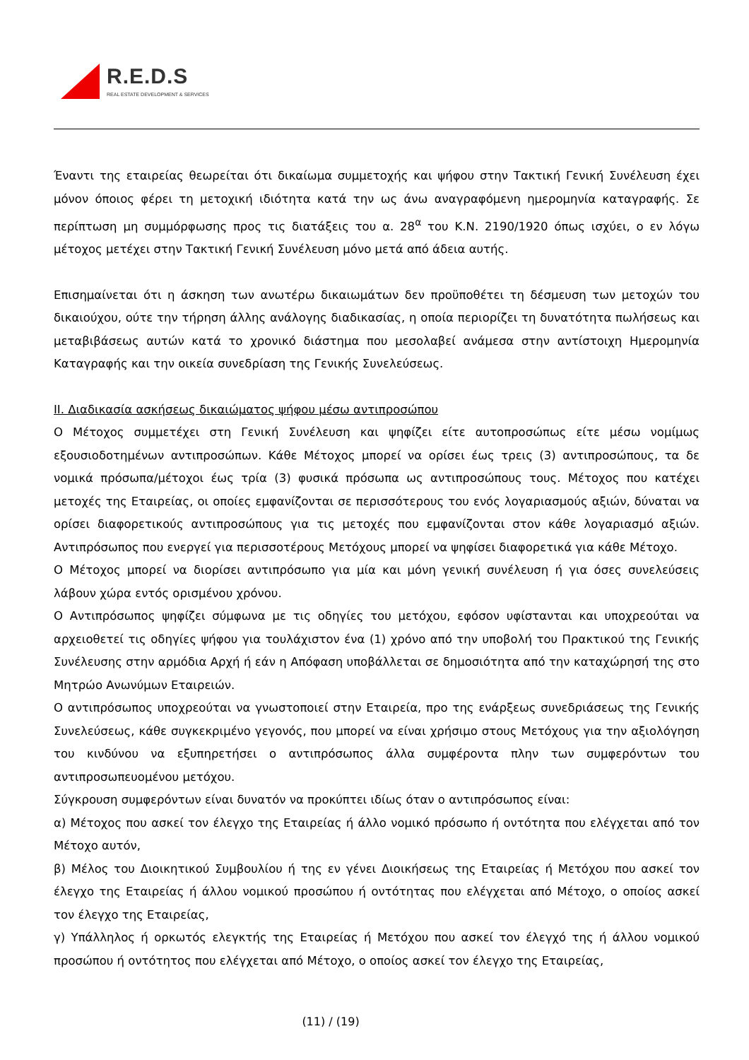R.E.D.S
REAL ESTATE DEVELOPMENT & SERVICES
Έναντι της εταιρείας θεωρείται ότι δικαίωμα συμμετοχής και ψήφου στην Τακτική Γενική Συνέλευση έχει μόνον όποιος φέρει τη μετοχική ιδιότητα κατά την ως άνω αναγραφόμενη ημερομηνία καταγραφής. Σε περίπτωση μη συμμόρφωσης προς τις διατάξεις του α. 28<sup>α</sup> του Κ.Ν. 2190/1920 όπως ισχύει, ο εν λόγω μέτοχος μετέχει στην Τακτική Γενική Συνέλευση μόνο μετά από άδεια αυτής.
Επισημαίνεται ότι η άσκηση των ανωτέρω δικαιωμάτων δεν προϋποθέτει τη δέσμευση των μετοχών του δικαιούχου, ούτε την τήρηση άλλης ανάλογης διαδικασίας, η οποία περιορίζει τη δυνατότητα πωλήσεως και μεταβιβάσεως αυτών κατά το χρονικό διάστημα που μεσολαβεί ανάμεσα στην αντίστοιχη Ημερομηνία Καταγραφής και την οικεία συνεδρίαση της Γενικής Συνελεύσεως.
ΙΙ. Διαδικασία ασκήσεως δικαιώματος ψήφου μέσω αντιπροσώπου
Ο Μέτοχος συμμετέχει στη Γενική Συνέλευση και ψηφίζει είτε αυτοπροσώπως είτε μέσω νομίμως εξουσιοδοτημένων αντιπροσώπων. Κάθε Μέτοχος μπορεί να ορίσει έως τρεις (3) αντιπροσώπους, τα δε νομικά πρόσωπα/μέτοχοι έως τρία (3) φυσικά πρόσωπα ως αντιπροσώπους τους. Μέτοχος που κατέχει μετοχές της Εταιρείας, οι οποίες εμφανίζονται σε περισσότερους του ενός λογαριασμούς αξιών, δύναται να ορίσει διαφορετικούς αντιπροσώπους για τις μετοχές που εμφανίζονται στον κάθε λογαριασμό αξιών. Αντιπρόσωπος που ενεργεί για περισσοτέρους Μετόχους μπορεί να ψηφίσει διαφορετικά για κάθε Μέτοχο.
Ο Μέτοχος μπορεί να διορίσει αντιπρόσωπο για μία και μόνη γενική συνέλευση ή για όσες συνελεύσεις λάβουν χώρα εντός ορισμένου χρόνου.
Ο Αντιπρόσωπος ψηφίζει σύμφωνα με τις οδηγίες του μετόχου, εφόσον υφίστανται και υποχρεούται να αρχειοθετεί τις οδηγίες ψήφου για τουλάχιστον ένα (1) χρόνο από την υποβολή του Πρακτικού της Γενικής Συνέλευσης στην αρμόδια Αρχή ή εάν η Απόφαση υποβάλλεται σε δημοσιότητα από την καταχώρησή της στο Μητρώο Ανωνύμων Εταιρειών.
Ο αντιπρόσωπος υποχρεούται να γνωστοποιεί στην Εταιρεία, προ της ενάρξεως συνεδριάσεως της Γενικής Συνελεύσεως, κάθε συγκεκριμένο γεγονός, που μπορεί να είναι χρήσιμο στους Μετόχους για την αξιολόγηση του κινδύνου να εξυπηρετήσει ο αντιπρόσωπος άλλα συμφέροντα πλην των συμφερόντων του αντιπροσωπευομένου μετόχου.
Σύγκρουση συμφερόντων είναι δυνατόν να προκύπτει ιδίως όταν ο αντιπρόσωπος είναι:
α) Μέτοχος που ασκεί τον έλεγχο της Εταιρείας ή άλλο νομικό πρόσωπο ή οντότητα που ελέγχεται από τον Μέτοχο αυτόν,
β) Μέλος του Διοικητικού Συμβουλίου ή της εν γένει Διοικήσεως της Εταιρείας ή Μετόχου που ασκεί τον έλεγχο της Εταιρείας ή άλλου νομικού προσώπου ή οντότητας που ελέγχεται από Μέτοχο, ο οποίος ασκεί τον έλεγχο της Εταιρείας,
γ) Υπάλληλος ή ορκωτός ελεγκτής της Εταιρείας ή Μετόχου που ασκεί τον έλεγχό της ή άλλου νομικού προσώπου ή οντότητος που ελέγχεται από Μέτοχο, ο οποίος ασκεί τον έλεγχο της Εταιρείας,
(11) / (19)